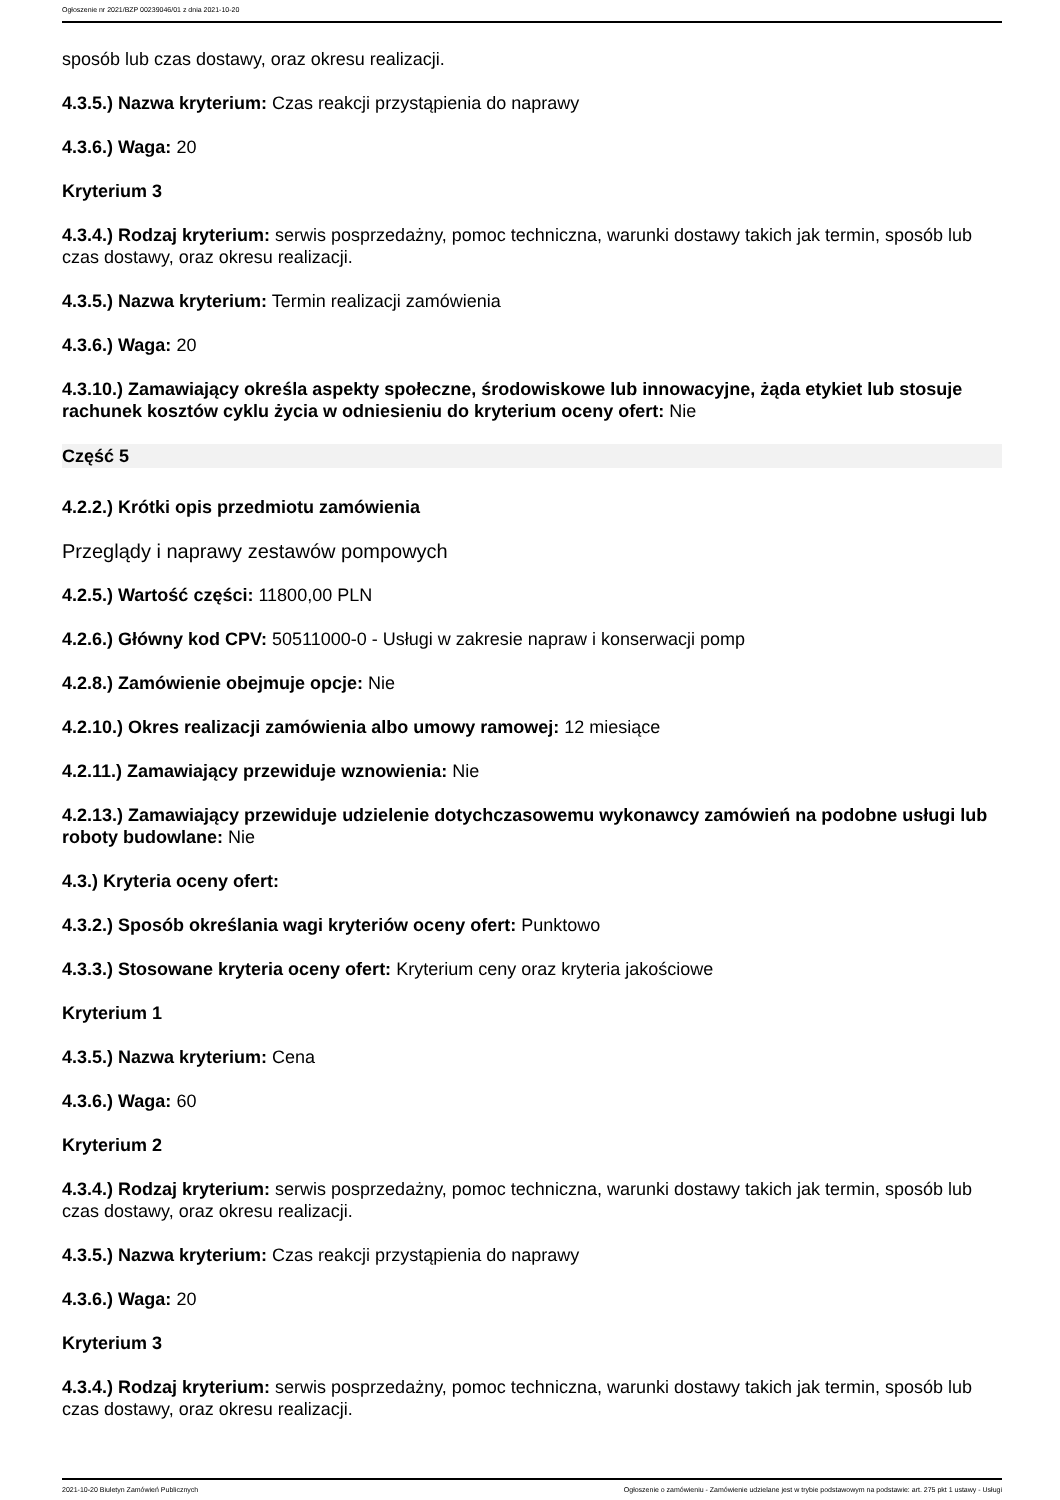Ogłoszenie nr 2021/BZP 00239046/01 z dnia 2021-10-20
sposób lub czas dostawy, oraz okresu realizacji.
4.3.5.) Nazwa kryterium: Czas reakcji przystąpienia do naprawy
4.3.6.) Waga: 20
Kryterium 3
4.3.4.) Rodzaj kryterium: serwis posprzedażny, pomoc techniczna, warunki dostawy takich jak termin, sposób lub czas dostawy, oraz okresu realizacji.
4.3.5.) Nazwa kryterium: Termin realizacji zamówienia
4.3.6.) Waga: 20
4.3.10.) Zamawiający określa aspekty społeczne, środowiskowe lub innowacyjne, żąda etykiet lub stosuje rachunek kosztów cyklu życia w odniesieniu do kryterium oceny ofert: Nie
Część 5
4.2.2.) Krótki opis przedmiotu zamówienia
Przeglądy i naprawy zestawów pompowych
4.2.5.) Wartość części: 11800,00 PLN
4.2.6.) Główny kod CPV: 50511000-0 - Usługi w zakresie napraw i konserwacji pomp
4.2.8.) Zamówienie obejmuje opcje: Nie
4.2.10.) Okres realizacji zamówienia albo umowy ramowej: 12 miesiące
4.2.11.) Zamawiający przewiduje wznowienia: Nie
4.2.13.) Zamawiający przewiduje udzielenie dotychczasowemu wykonawcy zamówień na podobne usługi lub roboty budowlane: Nie
4.3.) Kryteria oceny ofert:
4.3.2.) Sposób określania wagi kryteriów oceny ofert: Punktowo
4.3.3.) Stosowane kryteria oceny ofert: Kryterium ceny oraz kryteria jakościowe
Kryterium 1
4.3.5.) Nazwa kryterium: Cena
4.3.6.) Waga: 60
Kryterium 2
4.3.4.) Rodzaj kryterium: serwis posprzedażny, pomoc techniczna, warunki dostawy takich jak termin, sposób lub czas dostawy, oraz okresu realizacji.
4.3.5.) Nazwa kryterium: Czas reakcji przystąpienia do naprawy
4.3.6.) Waga: 20
Kryterium 3
4.3.4.) Rodzaj kryterium: serwis posprzedażny, pomoc techniczna, warunki dostawy takich jak termin, sposób lub czas dostawy, oraz okresu realizacji.
2021-10-20 Biuletyn Zamówień Publicznych Ogłoszenie o zamówieniu - Zamówienie udzielane jest w trybie podstawowym na podstawie: art. 275 pkt 1 ustawy - Usługi